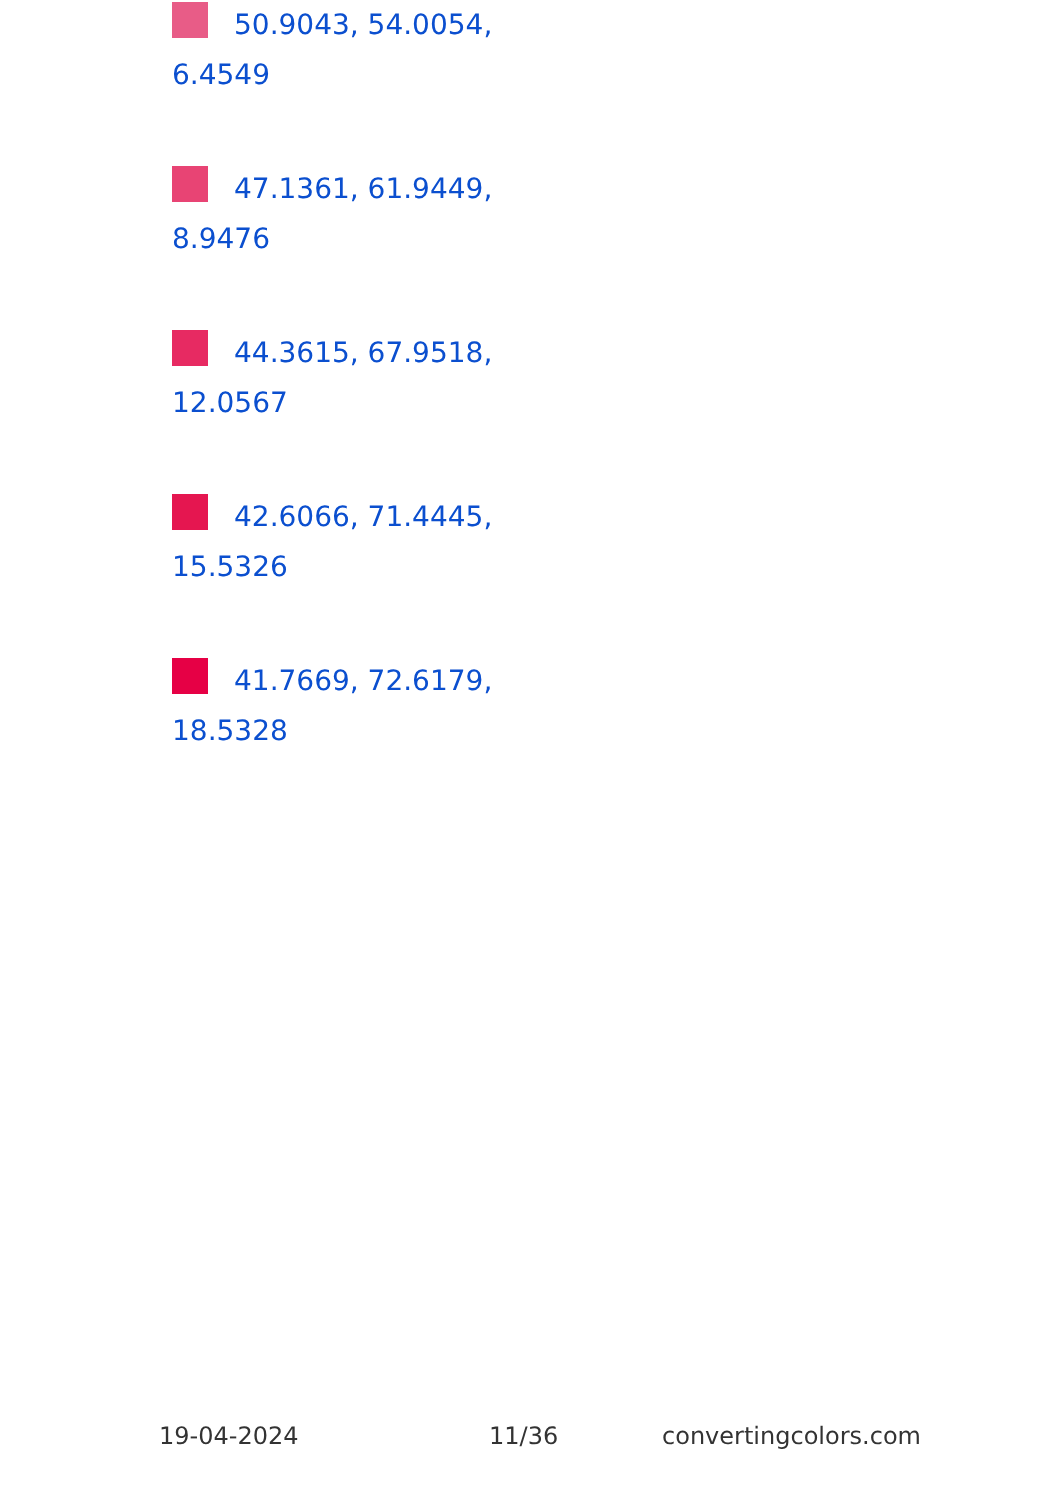50.9043, 54.0054, 6.4549
47.1361, 61.9449, 8.9476
44.3615, 67.9518, 12.0567
42.6066, 71.4445, 15.5326
41.7669, 72.6179, 18.5328
19-04-2024 11/36 convertingcolors.com